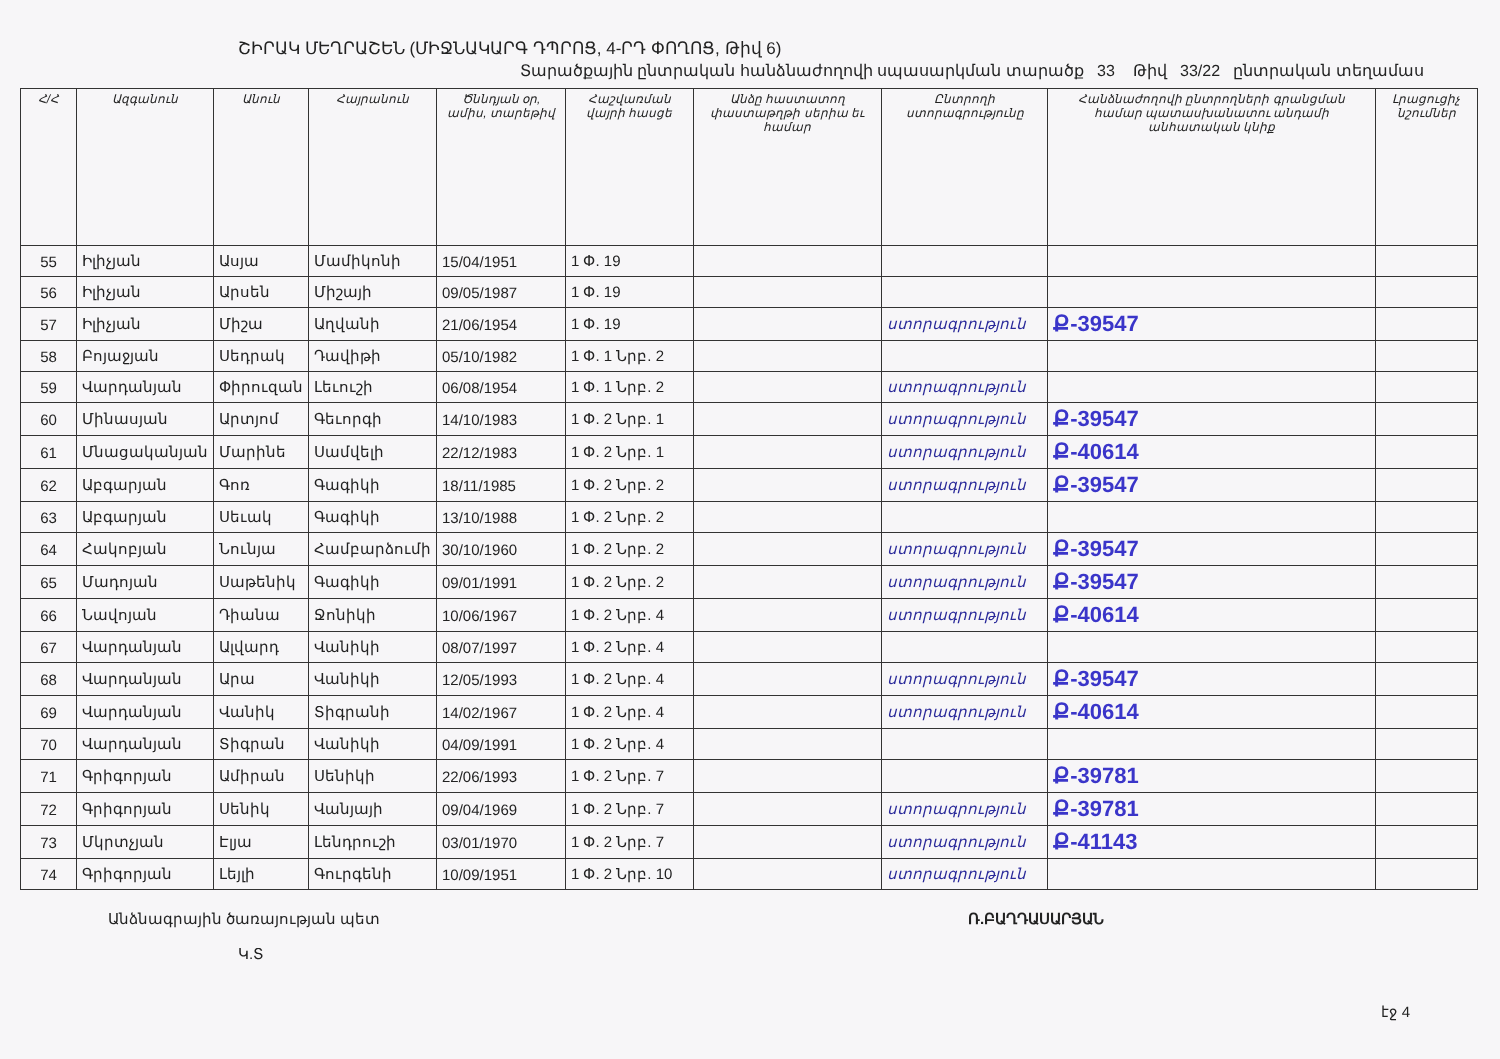ՇԻՐԱԿ ՄԵՂՐԱՇԵՆ (ՄԻՋՆԱԿԱՐԳ ԴՊՐՈՑ, 4-ՐԴ ՓՈՂՈՑ, Թիվ 6)
Տարածքային ընտրական հանձնաժողովի սպասարկման տարածք 33 Թիվ 33/22 ընտրական տեղամաս
| Հ/Հ | Ազգանուն | Անուն | Հայրանուն | Ծննդյան օր, ամիս, տարեթիվ | Հաշվառման վայրի հասցե | Անձը հաստատող փաստաթղթի սերիա եւ համար | Ընտրողի ստորագրությունը | Հանձնաժողովի ընտրողների գրանցման համար պատասխանատու անդամի անհատական կնիք | Լրացուցիչ նշումներ |
| --- | --- | --- | --- | --- | --- | --- | --- | --- | --- |
| 55 | Իլիչյան | Ասյա | Մամիկոնի | 15/04/1951 | 1 Փ. 19 | | | | |
| 56 | Իլիչյան | Արսեն | Միշայի | 09/05/1987 | 1 Փ. 19 | | | | |
| 57 | Իլիչյան | Միշա | Աղվանի | 21/06/1954 | 1 Փ. 19 | | ստորագրություն | Ք-39547 | |
| 58 | Բոյաջյան | Սեդրակ | Դավիթի | 05/10/1982 | 1 Փ. 1 Նրբ. 2 | | | | |
| 59 | Վարդանյան | Փիրուզան | Լեւուշի | 06/08/1954 | 1 Փ. 1 Նրբ. 2 | | ստորագրություն | | |
| 60 | Մինասյան | Արտյոմ | Գեւորգի | 14/10/1983 | 1 Փ. 2 Նրբ. 1 | | ստորագրություն | Ք-39547 | |
| 61 | Մնացականյան | Մարինե | Սամվելի | 22/12/1983 | 1 Փ. 2 Նրբ. 1 | | ստորագրություն | Ք-40614 | |
| 62 | Աբգարյան | Գոռ | Գագիկի | 18/11/1985 | 1 Փ. 2 Նրբ. 2 | | ստորագրություն | Ք-39547 | |
| 63 | Աբգարյան | Սեւակ | Գագիկի | 13/10/1988 | 1 Փ. 2 Նրբ. 2 | | | | |
| 64 | Հակոբյան | Նունյա | Համբարձումի | 30/10/1960 | 1 Փ. 2 Նրբ. 2 | | ստորագրություն | Ք-39547 | |
| 65 | Մադոյան | Սաթենիկ | Գագիկի | 09/01/1991 | 1 Փ. 2 Նրբ. 2 | | ստորագրություն | Ք-39547 | |
| 66 | Նավոյան | Դիանա | Ջոնիկի | 10/06/1967 | 1 Փ. 2 Նրբ. 4 | | ստորագրություն | Ք-40614 | |
| 67 | Վարդանյան | Ալվարդ | Վանիկի | 08/07/1997 | 1 Փ. 2 Նրբ. 4 | | | | |
| 68 | Վարդանյան | Արա | Վանիկի | 12/05/1993 | 1 Փ. 2 Նրբ. 4 | | ստորագրություն | Ք-39547 | |
| 69 | Վարդանյան | Վանիկ | Տիգրանի | 14/02/1967 | 1 Փ. 2 Նրբ. 4 | | ստորագրություն | Ք-40614 | |
| 70 | Վարդանյան | Տիգրան | Վանիկի | 04/09/1991 | 1 Փ. 2 Նրբ. 4 | | | | |
| 71 | Գրիգորյան | Ամիրան | Սենիկի | 22/06/1993 | 1 Փ. 2 Նրբ. 7 | | | Ք-39781 | |
| 72 | Գրիգորյան | Սենիկ | Վանյայի | 09/04/1969 | 1 Փ. 2 Նրբ. 7 | | ստորագրություն | Ք-39781 | |
| 73 | Մկրտչյան | Էլյա | Լենդրուշի | 03/01/1970 | 1 Փ. 2 Նրբ. 7 | | ստորագրություն | Ք-41143 | |
| 74 | Գրիգորյան | Լեյլի | Գուրգենի | 10/09/1951 | 1 Փ. 2 Նրբ. 10 | | ստորագրություն | | |
Անձնագրային ծառայության պետ
Կ.Տ
Ռ.ԲԱՂԴԱՍԱՐՅԱՆ
էջ 4